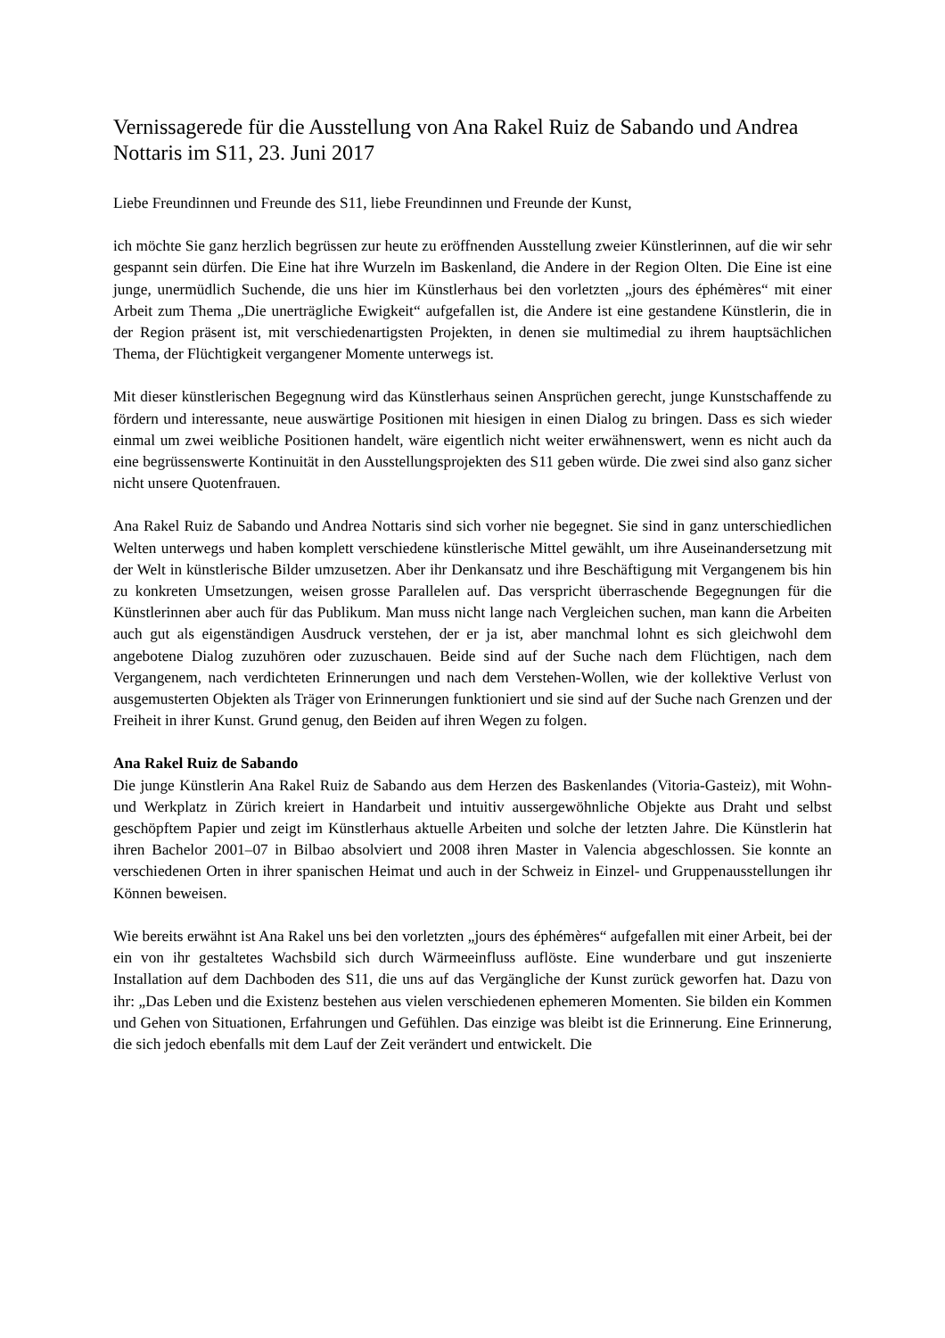Vernissagerede für die Ausstellung von Ana Rakel Ruiz de Sabando und Andrea Nottaris im S11, 23. Juni 2017
Liebe Freundinnen und Freunde des S11, liebe Freundinnen und Freunde der Kunst,
ich möchte Sie ganz herzlich begrüssen zur heute zu eröffnenden Ausstellung zweier Künstlerinnen, auf die wir sehr gespannt sein dürfen. Die Eine hat ihre Wurzeln im Baskenland, die Andere in der Region Olten. Die Eine ist eine junge, unermüdlich Suchende, die uns hier im Künstlerhaus bei den vorletzten „jours des éphémères“ mit einer Arbeit zum Thema „Die unerträgliche Ewigkeit“ aufgefallen ist, die Andere ist eine gestandene Künstlerin, die in der Region präsent ist, mit verschiedenartigsten Projekten, in denen sie multimedial zu ihrem hauptsächlichen Thema, der Flüchtigkeit vergangener Momente unterwegs ist.
Mit dieser künstlerischen Begegnung wird das Künstlerhaus seinen Ansprüchen gerecht, junge Kunstschaffende zu fördern und interessante, neue auswärtige Positionen mit hiesigen in einen Dialog zu bringen. Dass es sich wieder einmal um zwei weibliche Positionen handelt, wäre eigentlich nicht weiter erwähnenswert, wenn es nicht auch da eine begrüssenswerte Kontinuität in den Ausstellungsprojekten des S11 geben würde. Die zwei sind also ganz sicher nicht unsere Quotenfrauen.
Ana Rakel Ruiz de Sabando und Andrea Nottaris sind sich vorher nie begegnet. Sie sind in ganz unterschiedlichen Welten unterwegs und haben komplett verschiedene künstlerische Mittel gewählt, um ihre Auseinandersetzung mit der Welt in künstlerische Bilder umzusetzen. Aber ihr Denkansatz und ihre Beschäftigung mit Vergangenem bis hin zu konkreten Umsetzungen, weisen grosse Parallelen auf. Das verspricht überraschende Begegnungen für die Künstlerinnen aber auch für das Publikum. Man muss nicht lange nach Vergleichen suchen, man kann die Arbeiten auch gut als eigenständigen Ausdruck verstehen, der er ja ist, aber manchmal lohnt es sich gleichwohl dem angebotene Dialog zuzuhören oder zuzuschauen. Beide sind auf der Suche nach dem Flüchtigen, nach dem Vergangenem, nach verdichteten Erinnerungen und nach dem Verstehen-Wollen, wie der kollektive Verlust von ausgemusterten Objekten als Träger von Erinnerungen funktioniert und sie sind auf der Suche nach Grenzen und der Freiheit in ihrer Kunst. Grund genug, den Beiden auf ihren Wegen zu folgen.
Ana Rakel Ruiz de Sabando
Die junge Künstlerin Ana Rakel Ruiz de Sabando aus dem Herzen des Baskenlandes (Vitoria-Gasteiz), mit Wohn- und Werkplatz in Zürich kreiert in Handarbeit und intuitiv aussergewöhnliche Objekte aus Draht und selbst geschöpftem Papier und zeigt im Künstlerhaus aktuelle Arbeiten und solche der letzten Jahre. Die Künstlerin hat ihren Bachelor 2001–07 in Bilbao absolviert und 2008 ihren Master in Valencia abgeschlossen. Sie konnte an verschiedenen Orten in ihrer spanischen Heimat und auch in der Schweiz in Einzel- und Gruppenausstellungen ihr Können beweisen.
Wie bereits erwähnt ist Ana Rakel uns bei den vorletzten „jours des éphémères“ aufgefallen mit einer Arbeit, bei der ein von ihr gestaltetes Wachsbild sich durch Wärmeeinfluss auflöste. Eine wunderbare und gut inszenierte Installation auf dem Dachboden des S11, die uns auf das Vergängliche der Kunst zurück geworfen hat. Dazu von ihr: „Das Leben und die Existenz bestehen aus vielen verschiedenen ephemeren Momenten. Sie bilden ein Kommen und Gehen von Situationen, Erfahrungen und Gefühlen. Das einzige was bleibt ist die Erinnerung. Eine Erinnerung, die sich jedoch ebenfalls mit dem Lauf der Zeit verändert und entwickelt. Die